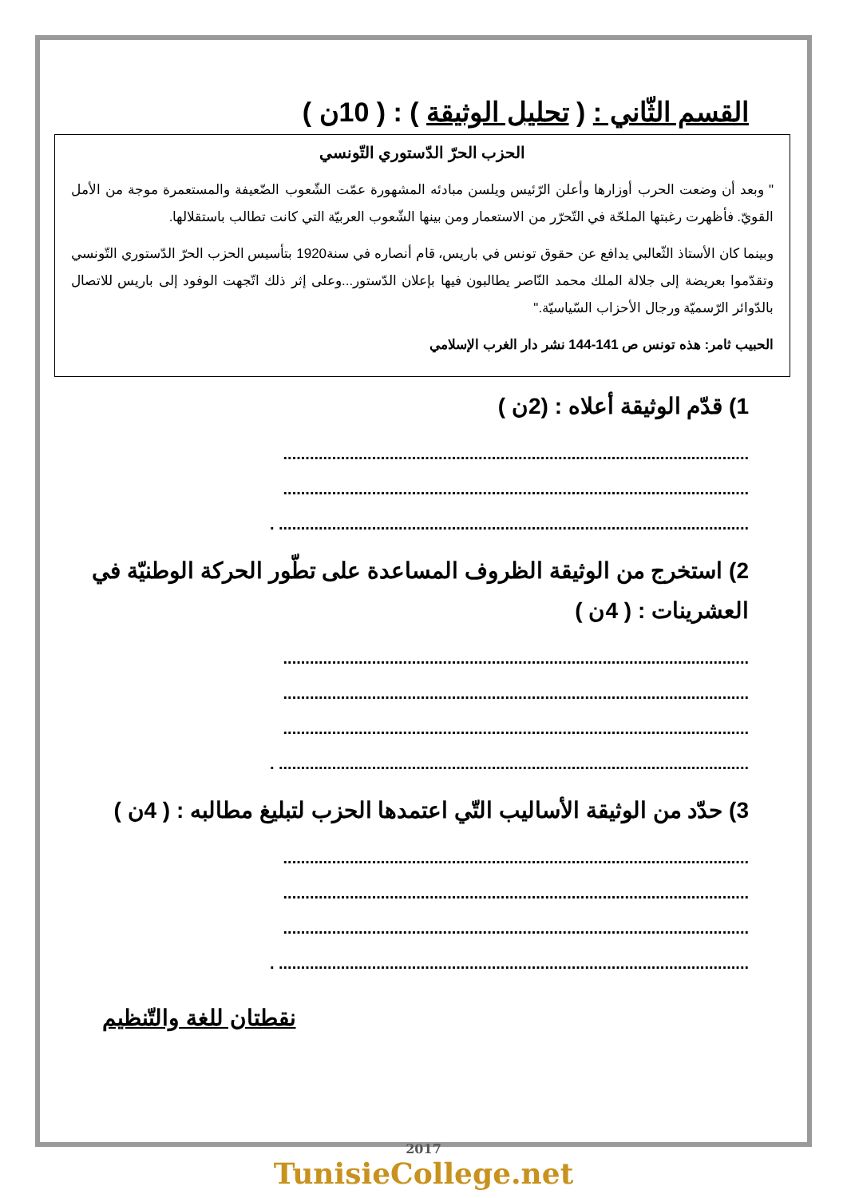القسم الثّاني : ( تحليل الوثيقة ) : ( 10ن )
الحزب الحرّ الدّستوري التّونسي
" وبعد أن وضعت الحرب أوزارها وأعلن الرّئيس ويلسن مبادئه المشهورة عمّت الشّعوب الضّعيفة والمستعمرة موجة من الأمل القويّ. فأظهرت رغبتها الملحّة في التّحرّر من الاستعمار ومن بينها الشّعوب العربيّة التي كانت تطالب باستقلالها.
وبينما كان الأستاذ الثّعالبي يدافع عن حقوق تونس في باريس، قام أنصاره في سنة1920 بتأسيس الحزب الحرّ الدّستوري التّونسي وتقدّموا بعريضة إلى جلالة الملك محمد النّاصر يطالبون فيها بإعلان الدّستور...وعلى إثر ذلك اتّجهت الوفود إلى باريس للاتصال بالدّوائر الرّسميّة ورجال الأحزاب السّياسيّة."
الحبيب ثامر: هذه تونس ص 141-144 نشر دار الغرب الإسلامي
1) قدّم الوثيقة أعلاه : (2ن )
.........................................................................................................
.........................................................................................................
.......................................................................................................... .
2) استخرج من الوثيقة الظروف المساعدة على تطّور الحركة الوطنيّة في العشرينات : ( 4ن )
.........................................................................................................
.........................................................................................................
.........................................................................................................
.......................................................................................................... .
3) حدّد من الوثيقة الأساليب التّي اعتمدها الحزب لتبليغ مطالبه : ( 4ن )
.........................................................................................................
.........................................................................................................
.........................................................................................................
.......................................................................................................... .
نقطتان للغة والتّنظيم
2017
TunisieCollege.net